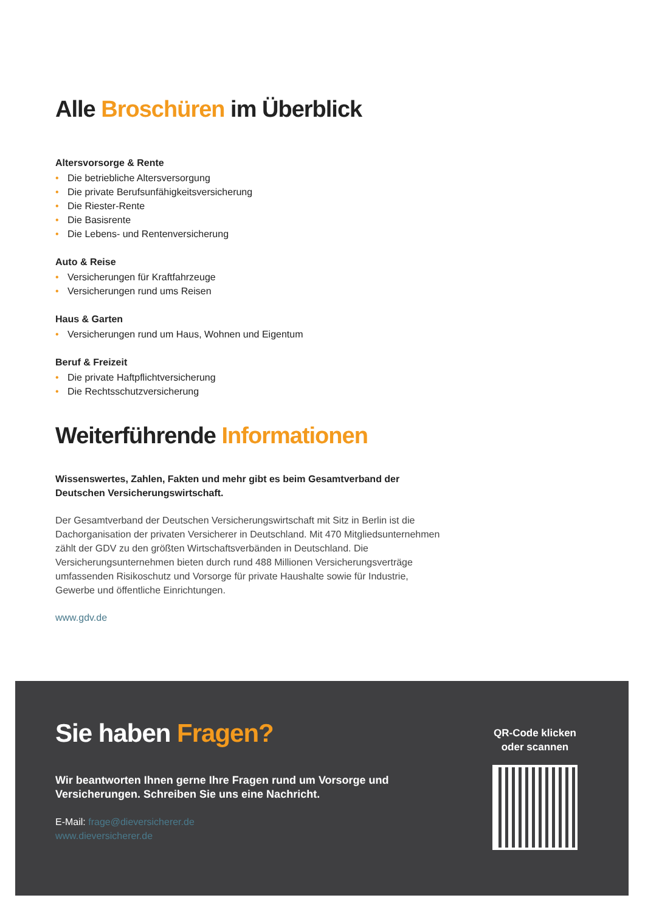Alle Broschüren im Überblick
Altersvorsorge & Rente
• Die betriebliche Altersversorgung
• Die private Berufsunfähigkeitsversicherung
• Die Riester-Rente
• Die Basisrente
• Die Lebens- und Rentenversicherung
Auto & Reise
• Versicherungen für Kraftfahrzeuge
• Versicherungen rund ums Reisen
Haus & Garten
• Versicherungen rund um Haus, Wohnen und Eigentum
Beruf & Freizeit
• Die private Haftpflichtversicherung
• Die Rechtsschutzversicherung
Weiterführende Informationen
Wissenswertes, Zahlen, Fakten und mehr gibt es beim Gesamtverband der Deutschen Versicherungswirtschaft.
Der Gesamtverband der Deutschen Versicherungswirtschaft mit Sitz in Berlin ist die Dachorganisation der privaten Versicherer in Deutschland. Mit 470 Mitgliedsunternehmen zählt der GDV zu den größten Wirtschaftsverbänden in Deutschland. Die Versicherungsunternehmen bieten durch rund 488 Millionen Versicherungsverträge umfassenden Risikoschutz und Vorsorge für private Haushalte sowie für Industrie, Gewerbe und öffentliche Einrichtungen.
www.gdv.de
Sie haben Fragen?
Wir beantworten Ihnen gerne Ihre Fragen rund um Vorsorge und Versicherungen. Schreiben Sie uns eine Nachricht.
E-Mail: frage@dieversicherer.de
www.dieversicherer.de
QR-Code klicken
oder scannen